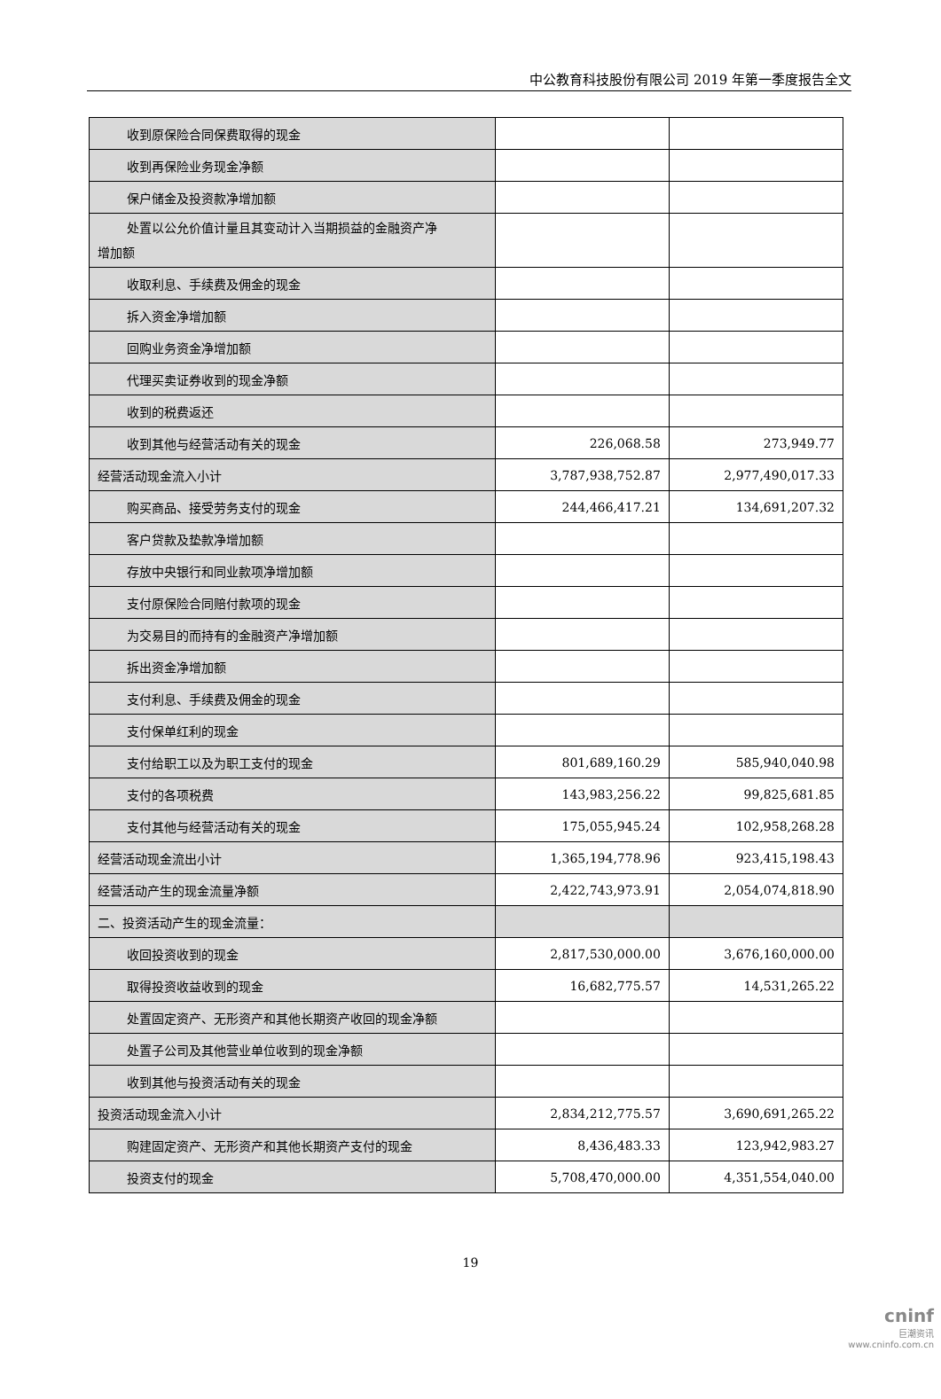中公教育科技股份有限公司 2019 年第一季度报告全文
| 收到原保险合同保费取得的现金 | | |
| 收到再保险业务现金净额 | | |
| 保户储金及投资款净增加额 | | |
| 处置以公允价值计量且其变动计入当期损益的金融资产净 增加额 | | |
| 收取利息、手续费及佣金的现金 | | |
| 拆入资金净增加额 | | |
| 回购业务资金净增加额 | | |
| 代理买卖证券收到的现金净额 | | |
| 收到的税费返还 | | |
| 收到其他与经营活动有关的现金 | 226,068.58 | 273,949.77 |
| 经营活动现金流入小计 | 3,787,938,752.87 | 2,977,490,017.33 |
| 购买商品、接受劳务支付的现金 | 244,466,417.21 | 134,691,207.32 |
| 客户贷款及垫款净增加额 | | |
| 存放中央银行和同业款项净增加额 | | |
| 支付原保险合同赔付款项的现金 | | |
| 为交易目的而持有的金融资产净增加额 | | |
| 拆出资金净增加额 | | |
| 支付利息、手续费及佣金的现金 | | |
| 支付保单红利的现金 | | |
| 支付给职工以及为职工支付的现金 | 801,689,160.29 | 585,940,040.98 |
| 支付的各项税费 | 143,983,256.22 | 99,825,681.85 |
| 支付其他与经营活动有关的现金 | 175,055,945.24 | 102,958,268.28 |
| 经营活动现金流出小计 | 1,365,194,778.96 | 923,415,198.43 |
| 经营活动产生的现金流量净额 | 2,422,743,973.91 | 2,054,074,818.90 |
| 二、投资活动产生的现金流量： | | |
| 收回投资收到的现金 | 2,817,530,000.00 | 3,676,160,000.00 |
| 取得投资收益收到的现金 | 16,682,775.57 | 14,531,265.22 |
| 处置固定资产、无形资产和其他长期资产收回的现金净额 | | |
| 处置子公司及其他营业单位收到的现金净额 | | |
| 收到其他与投资活动有关的现金 | | |
| 投资活动现金流入小计 | 2,834,212,775.57 | 3,690,691,265.22 |
| 购建固定资产、无形资产和其他长期资产支付的现金 | 8,436,483.33 | 123,942,983.27 |
| 投资支付的现金 | 5,708,470,000.00 | 4,351,554,040.00 |
19
cninf
巨潮资讯
www.cninfo.com.cn